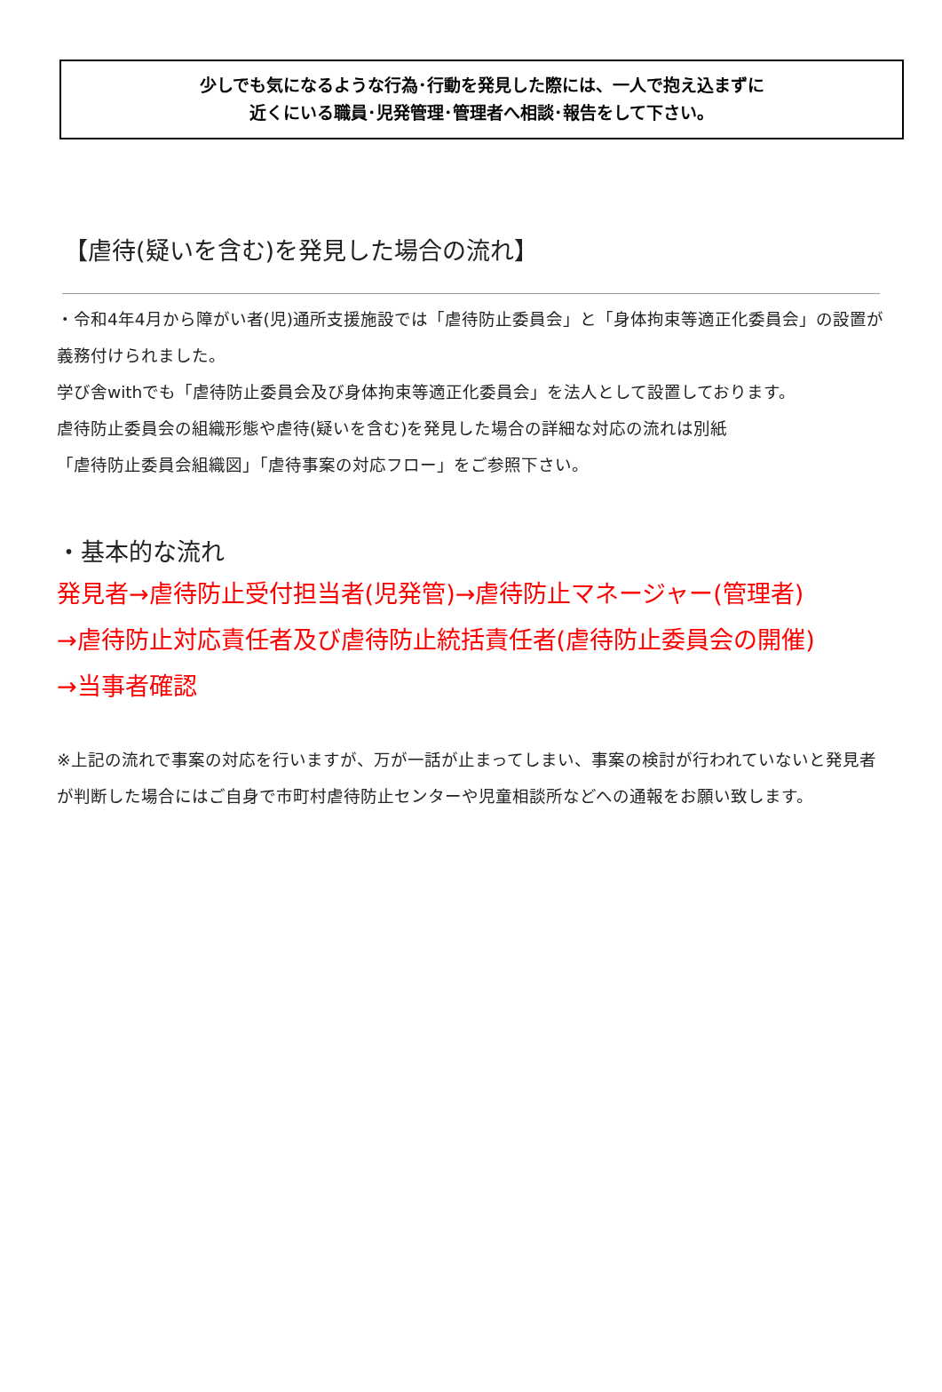少しでも気になるような行為･行動を発見した際には、一人で抱え込まずに
近くにいる職員･児発管理･管理者へ相談･報告をして下さい。
【虐待(疑いを含む)を発見した場合の流れ】
・令和4年4月から障がい者(児)通所支援施設では「虐待防止委員会」と「身体拘束等適正化委員会」の設置が義務付けられました。
学び舎withでも「虐待防止委員会及び身体拘束等適正化委員会」を法人として設置しております。
虐待防止委員会の組織形態や虐待(疑いを含む)を発見した場合の詳細な対応の流れは別紙
「虐待防止委員会組織図」「虐待事案の対応フロー」をご参照下さい。
・基本的な流れ
発見者→虐待防止受付担当者(児発管)→虐待防止マネージャー(管理者)
→虐待防止対応責任者及び虐待防止統括責任者(虐待防止委員会の開催)
→当事者確認
※上記の流れで事案の対応を行いますが、万が一話が止まってしまい、事案の検討が行われていないと発見者が判断した場合にはご自身で市町村虐待防止センターや児童相談所などへの通報をお願い致します。